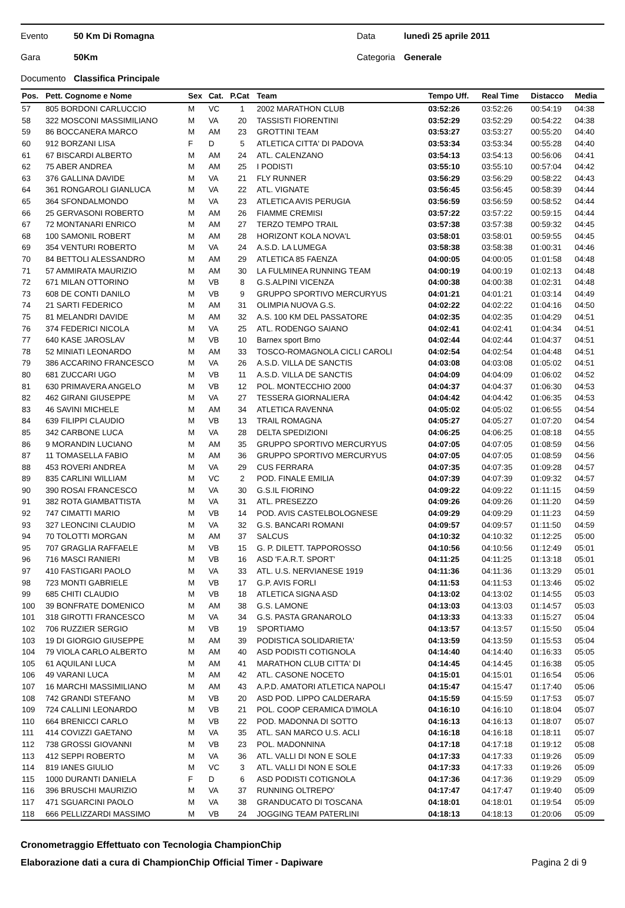Evento 50 Km Di Romagna Data lunedì 25 aprile 2011
Gara 50Km Categoria Generale
Documento Classifica Principale
| Pos. | Pett. Cognome e Nome | Sex | Cat. | P.Cat | Team | Tempo Uff. | Real Time | Distacco | Media |
| --- | --- | --- | --- | --- | --- | --- | --- | --- | --- |
| 57 | 805 BORDONI CARLUCCIO | M | VC | 1 | 2002 MARATHON CLUB | 03:52:26 | 03:52:26 | 00:54:19 | 04:38 |
| 58 | 322 MOSCONI MASSIMILIANO | M | VA | 20 | TASSISTI FIORENTINI | 03:52:29 | 03:52:29 | 00:54:22 | 04:38 |
| 59 | 86 BOCCANERA MARCO | M | AM | 23 | GROTTINI TEAM | 03:53:27 | 03:53:27 | 00:55:20 | 04:40 |
| 60 | 912 BORZANI LISA | F | D | 5 | ATLETICA CITTA' DI PADOVA | 03:53:34 | 03:53:34 | 00:55:28 | 04:40 |
| 61 | 67 BISCARDI ALBERTO | M | AM | 24 | ATL. CALENZANO | 03:54:13 | 03:54:13 | 00:56:06 | 04:41 |
| 62 | 75 ABER ANDREA | M | AM | 25 | I PODISTI | 03:55:10 | 03:55:10 | 00:57:04 | 04:42 |
| 63 | 376 GALLINA DAVIDE | M | VA | 21 | FLY RUNNER | 03:56:29 | 03:56:29 | 00:58:22 | 04:43 |
| 64 | 361 RONGAROLI GIANLUCA | M | VA | 22 | ATL. VIGNATE | 03:56:45 | 03:56:45 | 00:58:39 | 04:44 |
| 65 | 364 SFONDALMONDO | M | VA | 23 | ATLETICA AVIS PERUGIA | 03:56:59 | 03:56:59 | 00:58:52 | 04:44 |
| 66 | 25 GERVASONI ROBERTO | M | AM | 26 | FIAMME CREMISI | 03:57:22 | 03:57:22 | 00:59:15 | 04:44 |
| 67 | 72 MONTANARI ENRICO | M | AM | 27 | TERZO TEMPO TRAIL | 03:57:38 | 03:57:38 | 00:59:32 | 04:45 |
| 68 | 100 SAMONIL ROBERT | M | AM | 28 | HORIZONT KOLA NOVA'L | 03:58:01 | 03:58:01 | 00:59:55 | 04:45 |
| 69 | 354 VENTURI ROBERTO | M | VA | 24 | A.S.D. LA LUMEGA | 03:58:38 | 03:58:38 | 01:00:31 | 04:46 |
| 70 | 84 BETTOLI ALESSANDRO | M | AM | 29 | ATLETICA 85 FAENZA | 04:00:05 | 04:00:05 | 01:01:58 | 04:48 |
| 71 | 57 AMMIRATA MAURIZIO | M | AM | 30 | LA FULMINEA RUNNING TEAM | 04:00:19 | 04:00:19 | 01:02:13 | 04:48 |
| 72 | 671 MILAN OTTORINO | M | VB | 8 | G.S.ALPINI VICENZA | 04:00:38 | 04:00:38 | 01:02:31 | 04:48 |
| 73 | 608 DE CONTI DANILO | M | VB | 9 | GRUPPO SPORTIVO MERCURYUS | 04:01:21 | 04:01:21 | 01:03:14 | 04:49 |
| 74 | 21 SARTI FEDERICO | M | AM | 31 | OLIMPIA NUOVA G.S. | 04:02:22 | 04:02:22 | 01:04:16 | 04:50 |
| 75 | 81 MELANDRI DAVIDE | M | AM | 32 | A.S. 100 KM DEL PASSATORE | 04:02:35 | 04:02:35 | 01:04:29 | 04:51 |
| 76 | 374 FEDERICI NICOLA | M | VA | 25 | ATL. RODENGO SAIANO | 04:02:41 | 04:02:41 | 01:04:34 | 04:51 |
| 77 | 640 KASE JAROSLAV | M | VB | 10 | Barnex sport Brno | 04:02:44 | 04:02:44 | 01:04:37 | 04:51 |
| 78 | 52 MINIATI LEONARDO | M | AM | 33 | TOSCO-ROMAGNOLA CICLI CAROLI | 04:02:54 | 04:02:54 | 01:04:48 | 04:51 |
| 79 | 386 ACCARINO FRANCESCO | M | VA | 26 | A.S.D. VILLA DE SANCTIS | 04:03:08 | 04:03:08 | 01:05:02 | 04:51 |
| 80 | 681 ZUCCARI UGO | M | VB | 11 | A.S.D. VILLA DE SANCTIS | 04:04:09 | 04:04:09 | 01:06:02 | 04:52 |
| 81 | 630 PRIMAVERA ANGELO | M | VB | 12 | POL. MONTECCHIO 2000 | 04:04:37 | 04:04:37 | 01:06:30 | 04:53 |
| 82 | 462 GIRANI GIUSEPPE | M | VA | 27 | TESSERA GIORNALIERA | 04:04:42 | 04:04:42 | 01:06:35 | 04:53 |
| 83 | 46 SAVINI MICHELE | M | AM | 34 | ATLETICA RAVENNA | 04:05:02 | 04:05:02 | 01:06:55 | 04:54 |
| 84 | 639 FILIPPI CLAUDIO | M | VB | 13 | TRAIL ROMAGNA | 04:05:27 | 04:05:27 | 01:07:20 | 04:54 |
| 85 | 342 CARBONE LUCA | M | VA | 28 | DELTA SPEDIZIONI | 04:06:25 | 04:06:25 | 01:08:18 | 04:55 |
| 86 | 9 MORANDIN LUCIANO | M | AM | 35 | GRUPPO SPORTIVO MERCURYUS | 04:07:05 | 04:07:05 | 01:08:59 | 04:56 |
| 87 | 11 TOMASELLA FABIO | M | AM | 36 | GRUPPO SPORTIVO MERCURYUS | 04:07:05 | 04:07:05 | 01:08:59 | 04:56 |
| 88 | 453 ROVERI ANDREA | M | VA | 29 | CUS FERRARA | 04:07:35 | 04:07:35 | 01:09:28 | 04:57 |
| 89 | 835 CARLINI WILLIAM | M | VC | 2 | POD. FINALE EMILIA | 04:07:39 | 04:07:39 | 01:09:32 | 04:57 |
| 90 | 390 ROSAI FRANCESCO | M | VA | 30 | G.S.IL FIORINO | 04:09:22 | 04:09:22 | 01:11:15 | 04:59 |
| 91 | 382 ROTA GIAMBATTISTA | M | VA | 31 | ATL. PRESEZZO | 04:09:26 | 04:09:26 | 01:11:20 | 04:59 |
| 92 | 747 CIMATTI MARIO | M | VB | 14 | POD. AVIS CASTELBOLOGNESE | 04:09:29 | 04:09:29 | 01:11:23 | 04:59 |
| 93 | 327 LEONCINI CLAUDIO | M | VA | 32 | G.S. BANCARI ROMANI | 04:09:57 | 04:09:57 | 01:11:50 | 04:59 |
| 94 | 70 TOLOTTI MORGAN | M | AM | 37 | SALCUS | 04:10:32 | 04:10:32 | 01:12:25 | 05:00 |
| 95 | 707 GRAGLIA RAFFAELE | M | VB | 15 | G. P. DILETT. TAPPOROSSO | 04:10:56 | 04:10:56 | 01:12:49 | 05:01 |
| 96 | 716 MASCI RANIERI | M | VB | 16 | ASD 'F.A.R.T. SPORT' | 04:11:25 | 04:11:25 | 01:13:18 | 05:01 |
| 97 | 410 FASTIGARI PAOLO | M | VA | 33 | ATL. U.S. NERVIANESE 1919 | 04:11:36 | 04:11:36 | 01:13:29 | 05:01 |
| 98 | 723 MONTI GABRIELE | M | VB | 17 | G.P. AVIS FORLI | 04:11:53 | 04:11:53 | 01:13:46 | 05:02 |
| 99 | 685 CHITI CLAUDIO | M | VB | 18 | ATLETICA SIGNA ASD | 04:13:02 | 04:13:02 | 01:14:55 | 05:03 |
| 100 | 39 BONFRATE DOMENICO | M | AM | 38 | G.S. LAMONE | 04:13:03 | 04:13:03 | 01:14:57 | 05:03 |
| 101 | 318 GIROTTI FRANCESCO | M | VA | 34 | G.S. PASTA GRANAROLO | 04:13:33 | 04:13:33 | 01:15:27 | 05:04 |
| 102 | 706 RUZZIER SERGIO | M | VB | 19 | SPORTIAMO | 04:13:57 | 04:13:57 | 01:15:50 | 05:04 |
| 103 | 19 DI GIORGIO GIUSEPPE | M | AM | 39 | PODISTICA SOLIDARIETA' | 04:13:59 | 04:13:59 | 01:15:53 | 05:04 |
| 104 | 79 VIOLA CARLO ALBERTO | M | AM | 40 | ASD PODISTI COTIGNOLA | 04:14:40 | 04:14:40 | 01:16:33 | 05:05 |
| 105 | 61 AQUILANI LUCA | M | AM | 41 | MARATHON CLUB CITTA' DI | 04:14:45 | 04:14:45 | 01:16:38 | 05:05 |
| 106 | 49 VARANI LUCA | M | AM | 42 | ATL. CASONE NOCETO | 04:15:01 | 04:15:01 | 01:16:54 | 05:06 |
| 107 | 16 MARCHI MASSIMILIANO | M | AM | 43 | A.P.D. AMATORI ATLETICA NAPOLI | 04:15:47 | 04:15:47 | 01:17:40 | 05:06 |
| 108 | 742 GRANDI STEFANO | M | VB | 20 | ASD POD. LIPPO CALDERARA | 04:15:59 | 04:15:59 | 01:17:53 | 05:07 |
| 109 | 724 CALLINI LEONARDO | M | VB | 21 | POL. COOP CERAMICA D'IMOLA | 04:16:10 | 04:16:10 | 01:18:04 | 05:07 |
| 110 | 664 BRENICCI CARLO | M | VB | 22 | POD. MADONNA DI SOTTO | 04:16:13 | 04:16:13 | 01:18:07 | 05:07 |
| 111 | 414 COVIZZI GAETANO | M | VA | 35 | ATL. SAN MARCO U.S. ACLI | 04:16:18 | 04:16:18 | 01:18:11 | 05:07 |
| 112 | 738 GROSSI GIOVANNI | M | VB | 23 | POL. MADONNINA | 04:17:18 | 04:17:18 | 01:19:12 | 05:08 |
| 113 | 412 SEPPI ROBERTO | M | VA | 36 | ATL. VALLI DI NON E SOLE | 04:17:33 | 04:17:33 | 01:19:26 | 05:09 |
| 114 | 819 IANES GIULIO | M | VC | 3 | ATL. VALLI DI NON E SOLE | 04:17:33 | 04:17:33 | 01:19:26 | 05:09 |
| 115 | 1000 DURANTI DANIELA | F | D | 6 | ASD PODISTI COTIGNOLA | 04:17:36 | 04:17:36 | 01:19:29 | 05:09 |
| 116 | 396 BRUSCHI MAURIZIO | M | VA | 37 | RUNNING OLTREPO' | 04:17:47 | 04:17:47 | 01:19:40 | 05:09 |
| 117 | 471 SGUARCINI PAOLO | M | VA | 38 | GRANDUCATO DI TOSCANA | 04:18:01 | 04:18:01 | 01:19:54 | 05:09 |
| 118 | 666 PELLIZZARDI MASSIMO | M | VB | 24 | JOGGING TEAM PATERLINI | 04:18:13 | 04:18:13 | 01:20:06 | 05:09 |
Cronometraggio Effettuato con Tecnologia ChampionChip
Elaborazione dati a cura di ChampionChip Official Timer - Dapiware Pagina 2 di 9